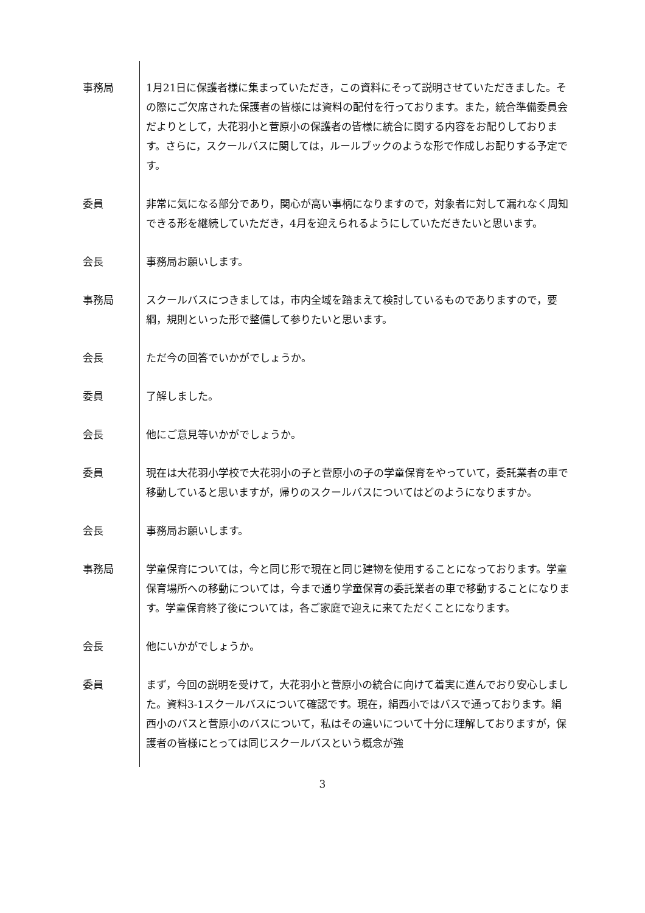事務局 1月21日に保護者様に集まっていただき，この資料にそって説明させていただきました。その際にご欠席された保護者の皆様には資料の配付を行っております。また，統合準備委員会だよりとして，大花羽小と菅原小の保護者の皆様に統合に関する内容をお配りしております。さらに，スクールバスに関しては，ルールブックのような形で作成しお配りする予定です。
委員 非常に気になる部分であり，関心が高い事柄になりますので，対象者に対して漏れなく周知できる形を継続していただき，4月を迎えられるようにしていただきたいと思います。
会長 事務局お願いします。
事務局 スクールバスにつきましては，市内全域を踏まえて検討しているものでありますので，要綱，規則といった形で整備して参りたいと思います。
会長 ただ今の回答でいかがでしょうか。
委員 了解しました。
会長 他にご意見等いかがでしょうか。
委員 現在は大花羽小学校で大花羽小の子と菅原小の子の学童保育をやっていて，委託業者の車で移動していると思いますが，帰りのスクールバスについてはどのようになりますか。
会長 事務局お願いします。
事務局 学童保育については，今と同じ形で現在と同じ建物を使用することになっております。学童保育場所への移動については，今まで通り学童保育の委託業者の車で移動することになります。学童保育終了後については，各ご家庭で迎えに来てただくことになります。
会長 他にいかがでしょうか。
委員 まず，今回の説明を受けて，大花羽小と菅原小の統合に向けて着実に進んでおり安心しました。資料3-1スクールバスについて確認です。現在，絹西小ではバスで通っております。絹西小のバスと菅原小のバスについて，私はその違いについて十分に理解しておりますが，保護者の皆様にとっては同じスクールバスという概念が強
3